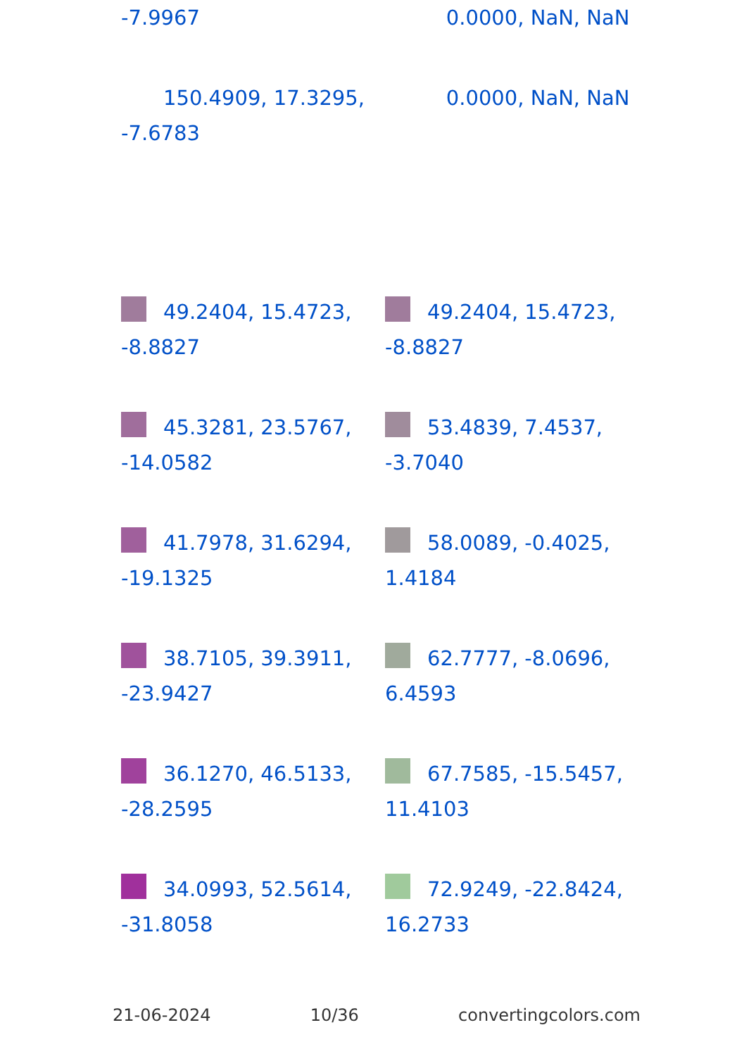-7.9967 0.0000, NaN, NaN
150.4909, 17.3295,
-7.6783
0.0000, NaN, NaN
49.2404, 15.4723,
-8.8827
49.2404, 15.4723,
-8.8827
45.3281, 23.5767,
-14.0582
53.4839, 7.4537,
-3.7040
41.7978, 31.6294,
-19.1325
58.0089, -0.4025,
1.4184
38.7105, 39.3911,
-23.9427
62.7777, -8.0696,
6.4593
36.1270, 46.5133,
-28.2595
67.7585, -15.5457,
11.4103
34.0993, 52.5614,
-31.8058
72.9249, -22.8424,
16.2733
21-06-2024 10/36 convertingcolors.com